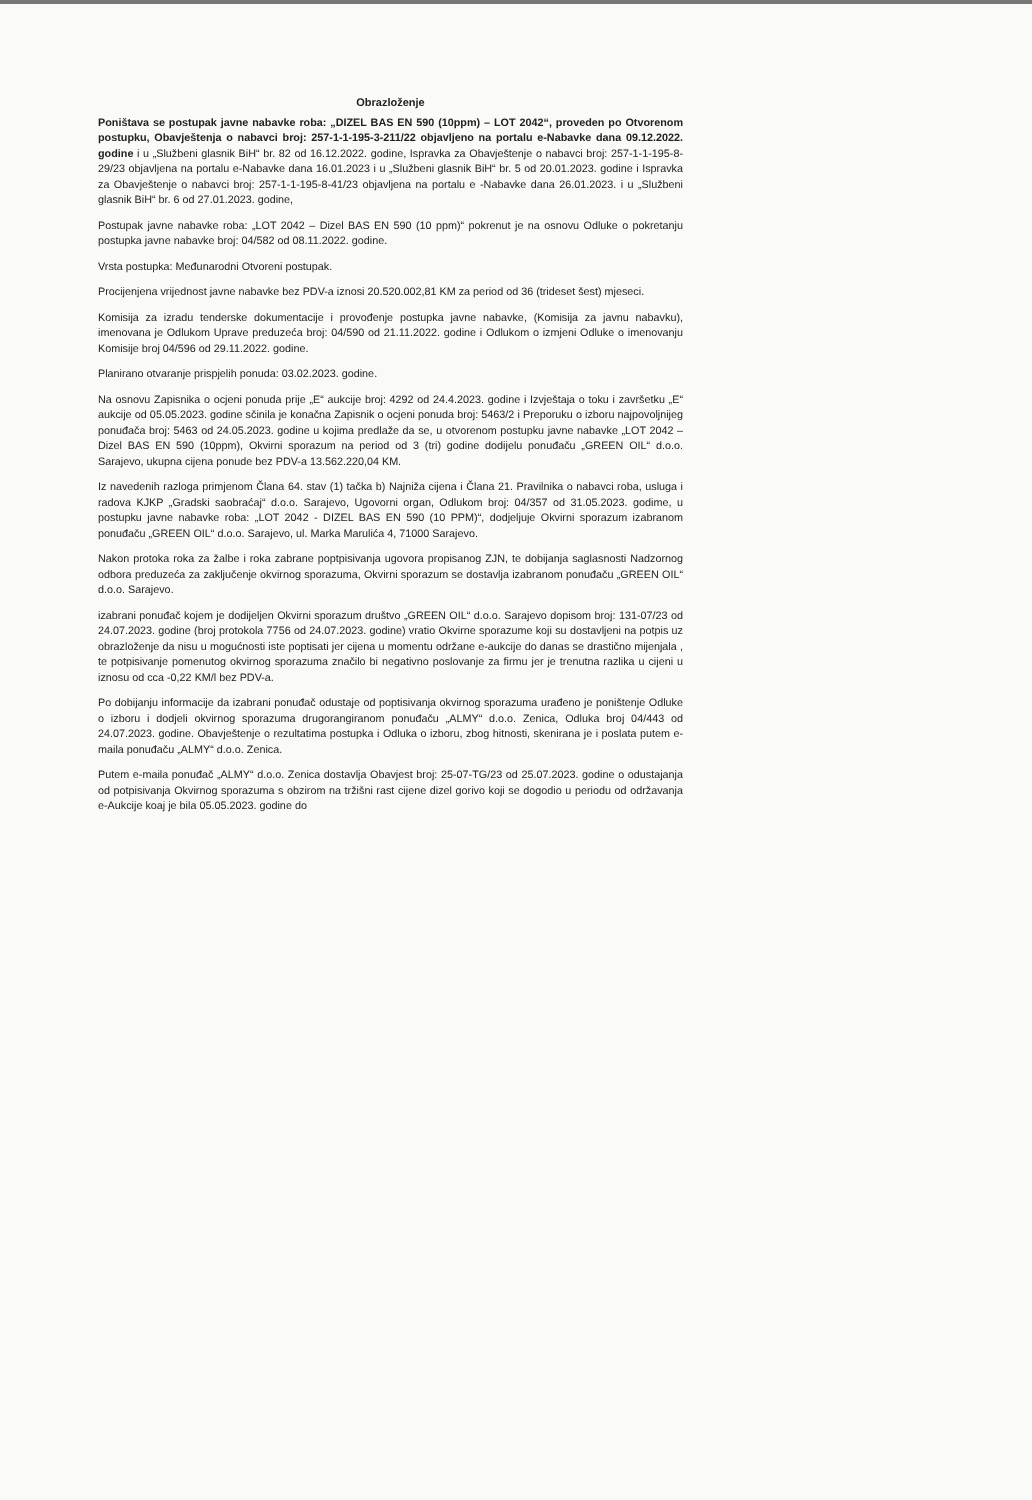Obrazloženje
Poništava se postupak javne nabavke roba: „DIZEL BAS EN 590 (10ppm) – LOT 2042“, proveden po Otvorenom postupku, Obavještenja o nabavci broj: 257-1-1-195-3-211/22 objavljeno na portalu e-Nabavke dana 09.12.2022. godine i u „Službeni glasnik BiH“ br. 82 od 16.12.2022. godine, Ispravka za Obavještenje o nabavci broj: 257-1-1-195-8-29/23 objavljena na portalu e-Nabavke dana 16.01.2023 i u „Službeni glasnik BiH“ br. 5 od 20.01.2023. godine i Ispravka za Obavještenje o nabavci broj: 257-1-1-195-8-41/23 objavljena na portalu e -Nabavke dana 26.01.2023. i u „Službeni glasnik BiH“ br. 6 od 27.01.2023. godine,
Postupak javne nabavke roba: „LOT 2042 – Dizel BAS EN 590 (10 ppm)“ pokrenut je na osnovu Odluke o pokretanju postupka javne nabavke broj: 04/582 od 08.11.2022. godine.
Vrsta postupka: Međunarodni Otvoreni postupak.
Procijenjena vrijednost javne nabavke bez PDV-a iznosi 20.520.002,81 KM za period od 36 (trideset šest) mjeseci.
Komisija za izradu tenderske dokumentacije i provođenje postupka javne nabavke, (Komisija za javnu nabavku), imenovana je Odlukom Uprave preduzeća broj: 04/590 od 21.11.2022. godine i Odlukom o izmjeni Odluke o imenovanju Komisije broj 04/596 od 29.11.2022. godine.
Planirano otvaranje prispjelih ponuda: 03.02.2023. godine.
Na osnovu Zapisnika o ocjeni ponuda prije „E“ aukcije broj: 4292 od 24.4.2023. godine i Izvještaja o toku i završetku „E“ aukcije od 05.05.2023. godine sčinila je konačna Zapisnik o ocjeni ponuda broj: 5463/2 i Preporuku o izboru najpovoljnijeg ponuđača broj: 5463 od 24.05.2023. godine u kojima predlaže da se, u otvorenom postupku javne nabavke „LOT 2042 – Dizel BAS EN 590 (10ppm), Okvirni sporazum na period od 3 (tri) godine dodijelu ponuđaču „GREEN OIL“ d.o.o. Sarajevo, ukupna cijena ponude bez PDV-a 13.562.220,04 KM.
Iz navedenih razloga primjenom Člana 64. stav (1) tačka b) Najniža cijena i Člana 21. Pravilnika o nabavci roba, usluga i radova KJKP „Gradski saobraćaj“ d.o.o. Sarajevo, Ugovorni organ, Odlukom broj: 04/357 od 31.05.2023. godime, u postupku javne nabavke roba: „LOT 2042 - DIZEL BAS EN 590 (10 PPM)“, dodjeljuje Okvirni sporazum izabranom ponuđaču „GREEN OIL“ d.o.o. Sarajevo, ul. Marka Marulića 4, 71000 Sarajevo.
Nakon protoka roka za žalbe i roka zabrane poptpisivanja ugovora propisanog ZJN, te dobijanja saglasnosti Nadzornog odbora preduzeća za zaključenje okvirnog sporazuma, Okvirni sporazum se dostavlja izabranom ponuđaču „GREEN OIL“ d.o.o. Sarajevo.
izabrani ponuđač kojem je dodijeljen Okvirni sporazum društvo „GREEN OIL“ d.o.o. Sarajevo dopisom broj: 131-07/23 od 24.07.2023. godine (broj protokola 7756 od 24.07.2023. godine) vratio Okvirne sporazume koji su dostavljeni na potpis uz obrazloženje da nisu u mogućnosti iste poptisati jer cijena u momentu održane e-aukcije do danas se drastično mijenjala , te potpisivanje pomenutog okvirnog sporazuma značilo bi negativno poslovanje za firmu jer je trenutna razlika u cijeni u iznosu od cca -0,22 KM/l bez PDV-a.
Po dobijanju informacije da izabrani ponuđač odustaje od poptisivanja okvirnog sporazuma urađeno je poništenje Odluke o izboru i dodjeli okvirnog sporazuma drugorangiranom ponuđaču „ALMY“ d.o.o. Zenica, Odluka broj 04/443 od 24.07.2023. godine. Obavještenje o rezultatima postupka i Odluka o izboru, zbog hitnosti, skenirana je i poslata putem e-maila ponuđaču „ALMY“ d.o.o. Zenica.
Putem e-maila ponuđač „ALMY“ d.o.o. Zenica dostavlja Obavjest broj: 25-07-TG/23 od 25.07.2023. godine o odustajanja od potpisivanja Okvirnog sporazuma s obzirom na tržišni rast cijene dizel gorivo koji se dogodio u periodu od održavanja e-Aukcije koaj je bila 05.05.2023. godine do